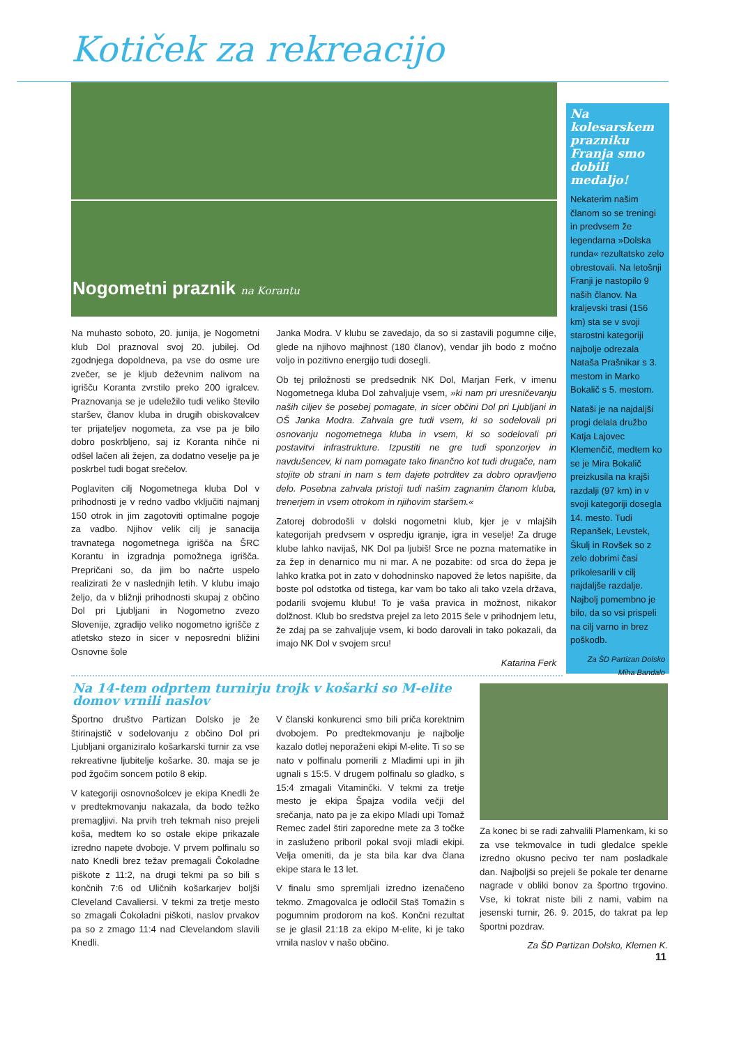Kotiček za rekreacijo
Nogometni praznik na Korantu
Na muhasto soboto, 20. junija, je Nogometni klub Dol praznoval svoj 20. jubilej. Od zgodnjega dopoldneva, pa vse do osme ure zvečer, se je kljub deževnim nalivom na igrišču Koranta zvrstilo preko 200 igralcev. Praznovanja se je udeležilo tudi veliko število staršev, članov kluba in drugih obiskovalcev ter prijateljev nogometa, za vse pa je bilo dobro poskrbljeno, saj iz Koranta nihče ni odšel lačen ali žejen, za dodatno veselje pa je poskrbel tudi bogat srečelov.
Poglaviten cilj Nogometnega kluba Dol v prihodnosti je v redno vadbo vključiti najmanj 150 otrok in jim zagotoviti optimalne pogoje za vadbo. Njihov velik cilj je sanacija travnatega nogometnega igrišča na ŠRC Korantu in izgradnja pomožnega igrišča. Prepričani so, da jim bo načrte uspelo realizirati že v naslednjih letih. V klubu imajo željo, da v bližnji prihodnosti skupaj z občino Dol pri Ljubljani in Nogometno zvezo Slovenije, zgradijo veliko nogometno igrišče z atletsko stezo in sicer v neposredni bližini Osnovne šole
Janka Modra. V klubu se zavedajo, da so si zastavili pogumne cilje, glede na njihovo majhnost (180 članov), vendar jih bodo z močno voljo in pozitivno energijo tudi dosegli.
Ob tej priložnosti se predsednik NK Dol, Marjan Ferk, v imenu Nogometnega kluba Dol zahvaljuje vsem, »ki nam pri uresničevanju naših ciljev še posebej pomagate, in sicer občini Dol pri Ljubljani in OŠ Janka Modra. Zahvala gre tudi vsem, ki so sodelovali pri osnovanju nogometnega kluba in vsem, ki so sodelovali pri postavitvi infrastrukture. Izpustiti ne gre tudi sponzorjev in navdušencev, ki nam pomagate tako finančno kot tudi drugače, nam stojite ob strani in nam s tem dajete potrditev za dobro opravljeno delo. Posebna zahvala pristoji tudi našim zagnanim članom kluba, trenerjem in vsem otrokom in njihovim staršem.«
Zatorej dobrodošli v dolski nogometni klub, kjer je v mlajših kategorijah predvsem v ospredju igranje, igra in veselje! Za druge klube lahko navijaš, NK Dol pa ljubiš! Srce ne pozna matematike in za žep in denarnico mu ni mar. A ne pozabite: od srca do žepa je lahko kratka pot in zato v dohodninsko napoved že letos napišite, da boste pol odstotka od tistega, kar vam bo tako ali tako vzela država, podarili svojemu klubu! To je vaša pravica in možnost, nikakor dolžnost. Klub bo sredstva prejel za leto 2015 šele v prihodnjem letu, že zdaj pa se zahvaljuje vsem, ki bodo darovali in tako pokazali, da imajo NK Dol v svojem srcu!
Katarina Ferk
Na kolesarskem prazniku Franja smo dobili medaljo!
Nekaterim našim članom so se treningi in predvsem že legendarna »Dolska runda« rezultatsko zelo obrestovali. Na letošnji Franji je nastopilo 9 naših članov. Na kraljevski trasi (156 km) sta se v svoji starostni kategoriji najbolje odrezala Nataša Prašnikar s 3. mestom in Marko Bokalič s 5. mestom.
Nataši je na najdaljši progi delala družbo Katja Lajovec Klemenčič, medtem ko se je Mira Bokalič preizkusila na krajši razdalji (97 km) in v svoji kategoriji dosegla 14. mesto. Tudi Repanšek, Levstek, Škulj in Rovšek so z zelo dobrimi časi prikolesarili v cilj najdaljše razdalje. Najbolj pomembno je bilo, da so vsi prispeli na cilj varno in brez poškodb.
Za ŠD Partizan Dolsko
Miha Bandalo
Na 14-tem odprtem turnirju trojk v košarki so M-elite
domov vrnili naslov
Športno društvo Partizan Dolsko je že štirinajstič v sodelovanju z občino Dol pri Ljubljani organiziralo košarkarski turnir za vse rekreativne ljubitelje košarke. 30. maja se je pod žgočim soncem potilo 8 ekip.
V kategoriji osnovnošolcev je ekipa Knedli že v predtekmovanju nakazala, da bodo težko premagljivi. Na prvih treh tekmah niso prejeli koša, medtem ko so ostale ekipe prikazale izredno napete dvoboje. V prvem polfinalu so nato Knedli brez težav premagali Čokoladne piškote z 11:2, na drugi tekmi pa so bili s končnih 7:6 od Uličnih košarkarjev boljši Cleveland Cavaliersi. V tekmi za tretje mesto so zmagali Čokoladni piškoti, naslov prvakov pa so z zmago 11:4 nad Clevelandom slavili Knedli.
V članski konkurenci smo bili priča korektnim dvobojem. Po predtekmovanju je najbolje kazalo dotlej neporaženi ekipi M-elite. Ti so se nato v polfinalu pomerili z Mladimi upi in jih ugnali s 15:5. V drugem polfinalu so gladko, s 15:4 zmagali Vitaminčki. V tekmi za tretje mesto je ekipa Špajza vodila večji del srečanja, nato pa je za ekipo Mladi upi Tomaž Remec zadel štiri zaporedne mete za 3 točke in zasluženo priboril pokal svoji mladi ekipi. Velja omeniti, da je sta bila kar dva člana ekipe stara le 13 let.
V finalu smo spremljali izredno izenačeno tekmo. Zmagovalca je odločil Staš Tomažin s pogumnim prodorom na koš. Končni rezultat se je glasil 21:18 za ekipo M-elite, ki je tako vrnila naslov v našo občino.
Za konec bi se radi zahvalili Plamenkam, ki so za vse tekmovalce in tudi gledalce spekle izredno okusno pecivo ter nam posladkale dan. Najboljši so prejeli še pokale ter denarne nagrade v obliki bonov za športno trgovino. Vse, ki tokrat niste bili z nami, vabim na jesenski turnir, 26. 9. 2015, do takrat pa lep športni pozdrav.
Za ŠD Partizan Dolsko, Klemen K.
11